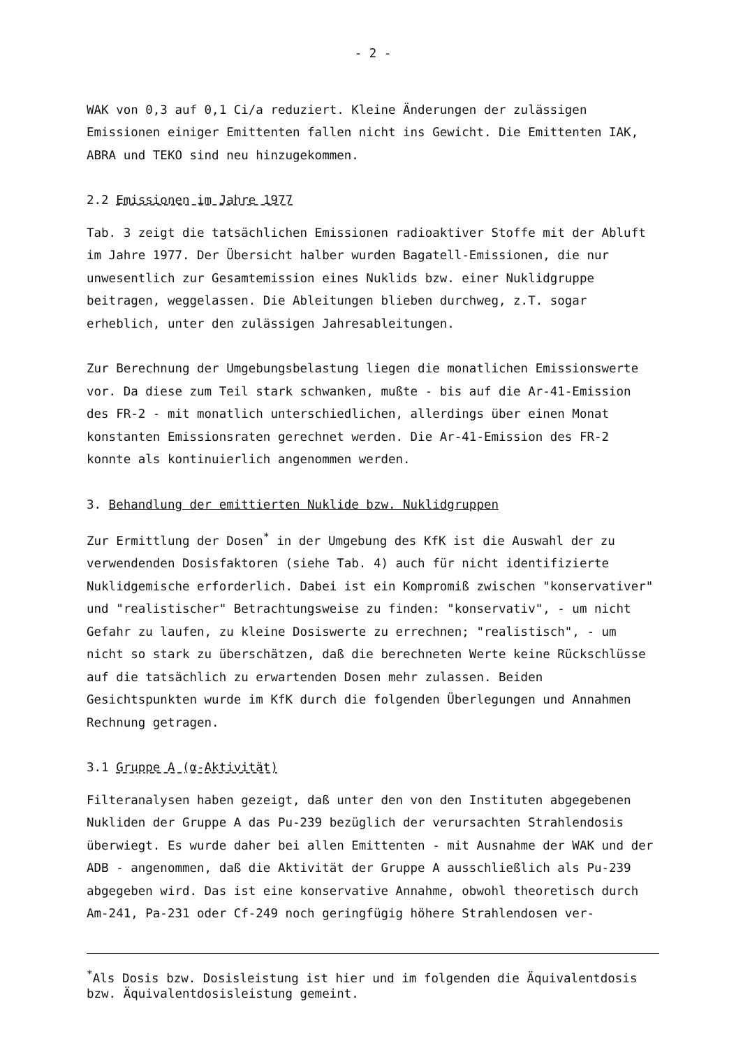- 2 -
WAK von 0,3 auf 0,1 Ci/a reduziert. Kleine Änderungen der zulässigen Emissionen einiger Emittenten fallen nicht ins Gewicht. Die Emittenten IAK, ABRA und TEKO sind neu hinzugekommen.
2.2 Emissionen im Jahre 1977
Tab. 3 zeigt die tatsächlichen Emissionen radioaktiver Stoffe mit der Abluft im Jahre 1977. Der Übersicht halber wurden Bagatell-Emissionen, die nur unwesentlich zur Gesamtemission eines Nuklids bzw. einer Nuklidgruppe beitragen, weggelassen. Die Ableitungen blieben durchweg, z.T. sogar erheblich, unter den zulässigen Jahresableitungen.
Zur Berechnung der Umgebungsbelastung liegen die monatlichen Emissionswerte vor. Da diese zum Teil stark schwanken, mußte - bis auf die Ar-41-Emission des FR-2 - mit monatlich unterschiedlichen, allerdings über einen Monat konstanten Emissionsraten gerechnet werden. Die Ar-41-Emission des FR-2 konnte als kontinuierlich angenommen werden.
3. Behandlung der emittierten Nuklide bzw. Nuklidgruppen
Zur Ermittlung der Dosen<sup>*</sup> in der Umgebung des KfK ist die Auswahl der zu verwendenden Dosisfaktoren (siehe Tab. 4) auch für nicht identifizierte Nuklidgemische erforderlich. Dabei ist ein Kompromiß zwischen "konservativer" und "realistischer" Betrachtungsweise zu finden: "konservativ", - um nicht Gefahr zu laufen, zu kleine Dosiswerte zu errechnen; "realistisch", - um nicht so stark zu überschätzen, daß die berechneten Werte keine Rückschlüsse auf die tatsächlich zu erwartenden Dosen mehr zulassen. Beiden Gesichtspunkten wurde im KfK durch die folgenden Überlegungen und Annahmen Rechnung getragen.
3.1 Gruppe A (α-Aktivität)
Filteranalysen haben gezeigt, daß unter den von den Instituten abgegebenen Nukliden der Gruppe A das Pu-239 bezüglich der verursachten Strahlendosis überwiegt. Es wurde daher bei allen Emittenten - mit Ausnahme der WAK und der ADB - angenommen, daß die Aktivität der Gruppe A ausschließlich als Pu-239 abgegeben wird. Das ist eine konservative Annahme, obwohl theoretisch durch Am-241, Pa-231 oder Cf-249 noch geringfügig höhere Strahlendosen ver-
<sup>*</sup> Als Dosis bzw. Dosisleistung ist hier und im folgenden die Äquivalentdosis bzw. Äquivalentdosisleistung gemeint.